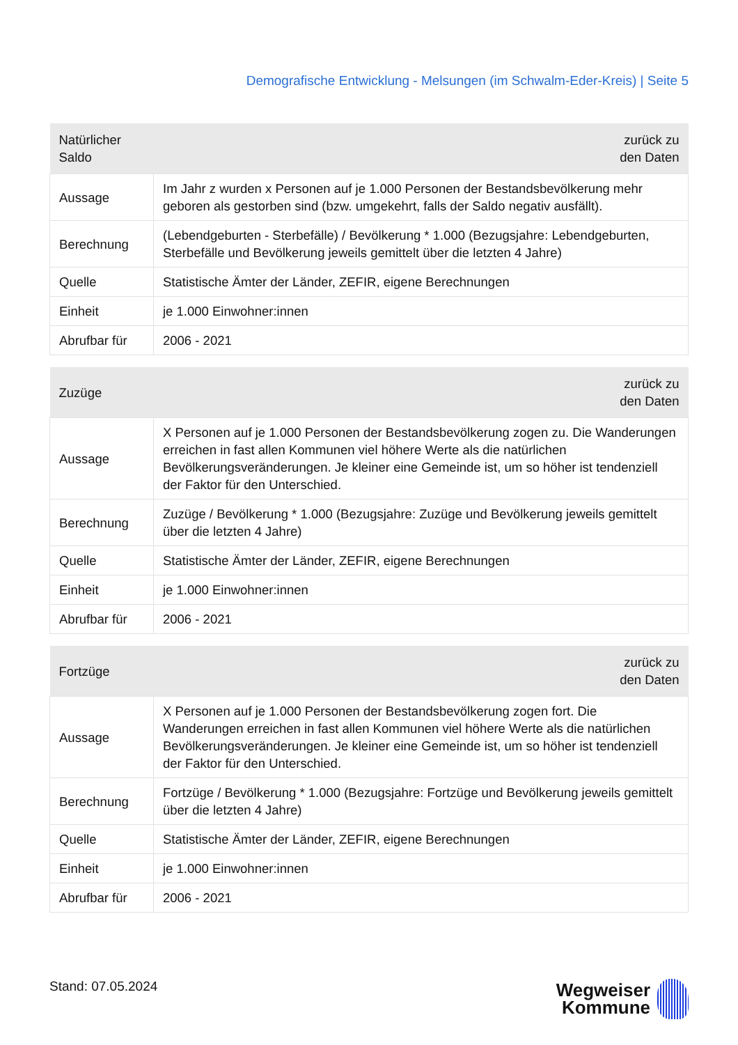Demografische Entwicklung - Melsungen (im Schwalm-Eder-Kreis) | Seite 5
| Natürlicher Saldo | zurück zu den Daten |
| --- | --- |
| Aussage | Im Jahr z wurden x Personen auf je 1.000 Personen der Bestandsbevölkerung mehr geboren als gestorben sind (bzw. umgekehrt, falls der Saldo negativ ausfällt). |
| Berechnung | (Lebendgeburten - Sterbefälle) / Bevölkerung * 1.000 (Bezugsjahre: Lebendgeburten, Sterbefälle und Bevölkerung jeweils gemittelt über die letzten 4 Jahre) |
| Quelle | Statistische Ämter der Länder, ZEFIR, eigene Berechnungen |
| Einheit | je 1.000 Einwohner:innen |
| Abrufbar für | 2006 - 2021 |
| Zuzüge | zurück zu den Daten |
| --- | --- |
| Aussage | X Personen auf je 1.000 Personen der Bestandsbevölkerung zogen zu. Die Wanderungen erreichen in fast allen Kommunen viel höhere Werte als die natürlichen Bevölkerungsveränderungen. Je kleiner eine Gemeinde ist, um so höher ist tendenziell der Faktor für den Unterschied. |
| Berechnung | Zuzüge / Bevölkerung * 1.000 (Bezugsjahre: Zuzüge und Bevölkerung jeweils gemittelt über die letzten 4 Jahre) |
| Quelle | Statistische Ämter der Länder, ZEFIR, eigene Berechnungen |
| Einheit | je 1.000 Einwohner:innen |
| Abrufbar für | 2006 - 2021 |
| Fortzüge | zurück zu den Daten |
| --- | --- |
| Aussage | X Personen auf je 1.000 Personen der Bestandsbevölkerung zogen fort. Die Wanderungen erreichen in fast allen Kommunen viel höhere Werte als die natürlichen Bevölkerungsveränderungen. Je kleiner eine Gemeinde ist, um so höher ist tendenziell der Faktor für den Unterschied. |
| Berechnung | Fortzüge / Bevölkerung * 1.000 (Bezugsjahre: Fortzüge und Bevölkerung jeweils gemittelt über die letzten 4 Jahre) |
| Quelle | Statistische Ämter der Länder, ZEFIR, eigene Berechnungen |
| Einheit | je 1.000 Einwohner:innen |
| Abrufbar für | 2006 - 2021 |
Stand: 07.05.2024
Wegweiser
Kommune